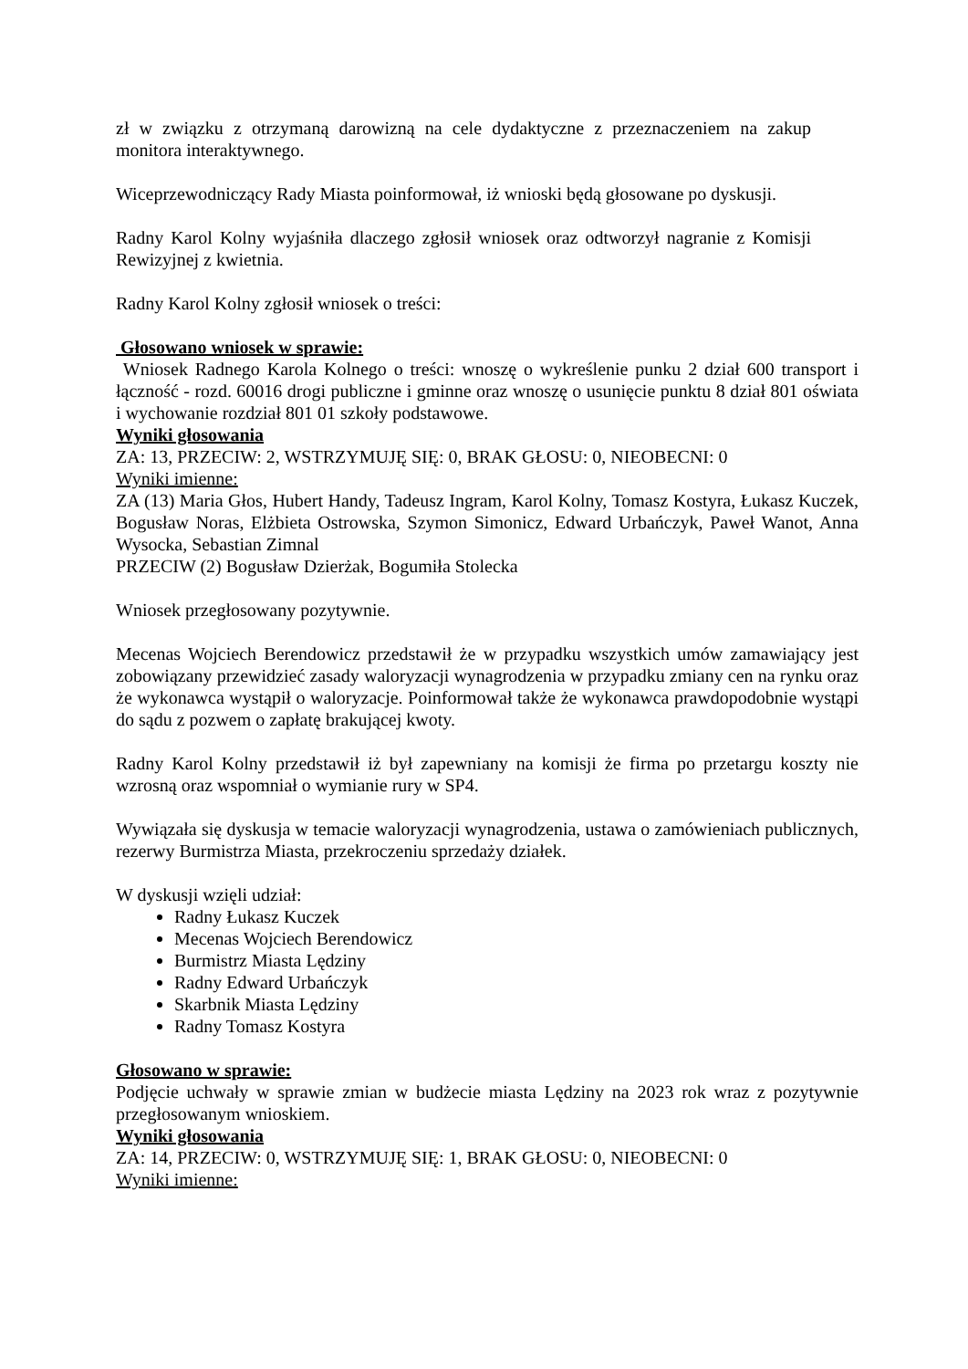zł w związku z otrzymaną darowizną na cele dydaktyczne z przeznaczeniem na zakup monitora interaktywnego.
Wiceprzewodniczący Rady Miasta poinformował, iż wnioski będą głosowane po dyskusji.
Radny Karol Kolny wyjaśniła dlaczego zgłosił wniosek oraz odtworzył nagranie z Komisji Rewizyjnej z kwietnia.
Radny Karol Kolny zgłosił wniosek o treści:
Głosowano wniosek w sprawie:
Wniosek Radnego Karola Kolnego o treści: wnoszę o wykreślenie punku 2 dział 600 transport i łączność - rozd. 60016 drogi publiczne i gminne oraz wnoszę o usunięcie punktu 8 dział 801 oświata i wychowanie rozdział 801 01 szkoły podstawowe.
Wyniki głosowania
ZA: 13, PRZECIW: 2, WSTRZYMUJĘ SIĘ: 0, BRAK GŁOSU: 0, NIEOBECNI: 0
Wyniki imienne:
ZA (13) Maria Głos, Hubert Handy, Tadeusz Ingram, Karol Kolny, Tomasz Kostyra, Łukasz Kuczek, Bogusław Noras, Elżbieta Ostrowska, Szymon Simonicz, Edward Urbańczyk, Paweł Wanot, Anna Wysocka, Sebastian Zimnal
PRZECIW (2) Bogusław Dzierżak, Bogumiła Stolecka
Wniosek przegłosowany pozytywnie.
Mecenas Wojciech Berendowicz przedstawił że w przypadku wszystkich umów zamawiający jest zobowiązany przewidzieć zasady waloryzacji wynagrodzenia w przypadku zmiany cen na rynku oraz że wykonawca wystąpił o waloryzacje. Poinformował także że wykonawca prawdopodobnie wystąpi do sądu z pozwem o zapłatę brakującej kwoty.
Radny Karol Kolny przedstawił iż był zapewniany na komisji że firma po przetargu koszty nie wzrosną oraz wspomniał o wymianie rury w SP4.
Wywiązała się dyskusja w temacie waloryzacji wynagrodzenia, ustawa o zamówieniach publicznych, rezerwy Burmistrza Miasta, przekroczeniu sprzedaży działek.
W dyskusji wzięli udział:
Radny Łukasz Kuczek
Mecenas Wojciech Berendowicz
Burmistrz Miasta Lędziny
Radny Edward Urbańczyk
Skarbnik Miasta Lędziny
Radny Tomasz Kostyra
Głosowano w sprawie:
Podjęcie uchwały w sprawie zmian w budżecie miasta Lędziny na 2023 rok wraz z pozytywnie przegłosowanym wnioskiem.
Wyniki głosowania
ZA: 14, PRZECIW: 0, WSTRZYMUJĘ SIĘ: 1, BRAK GŁOSU: 0, NIEOBECNI: 0
Wyniki imienne: